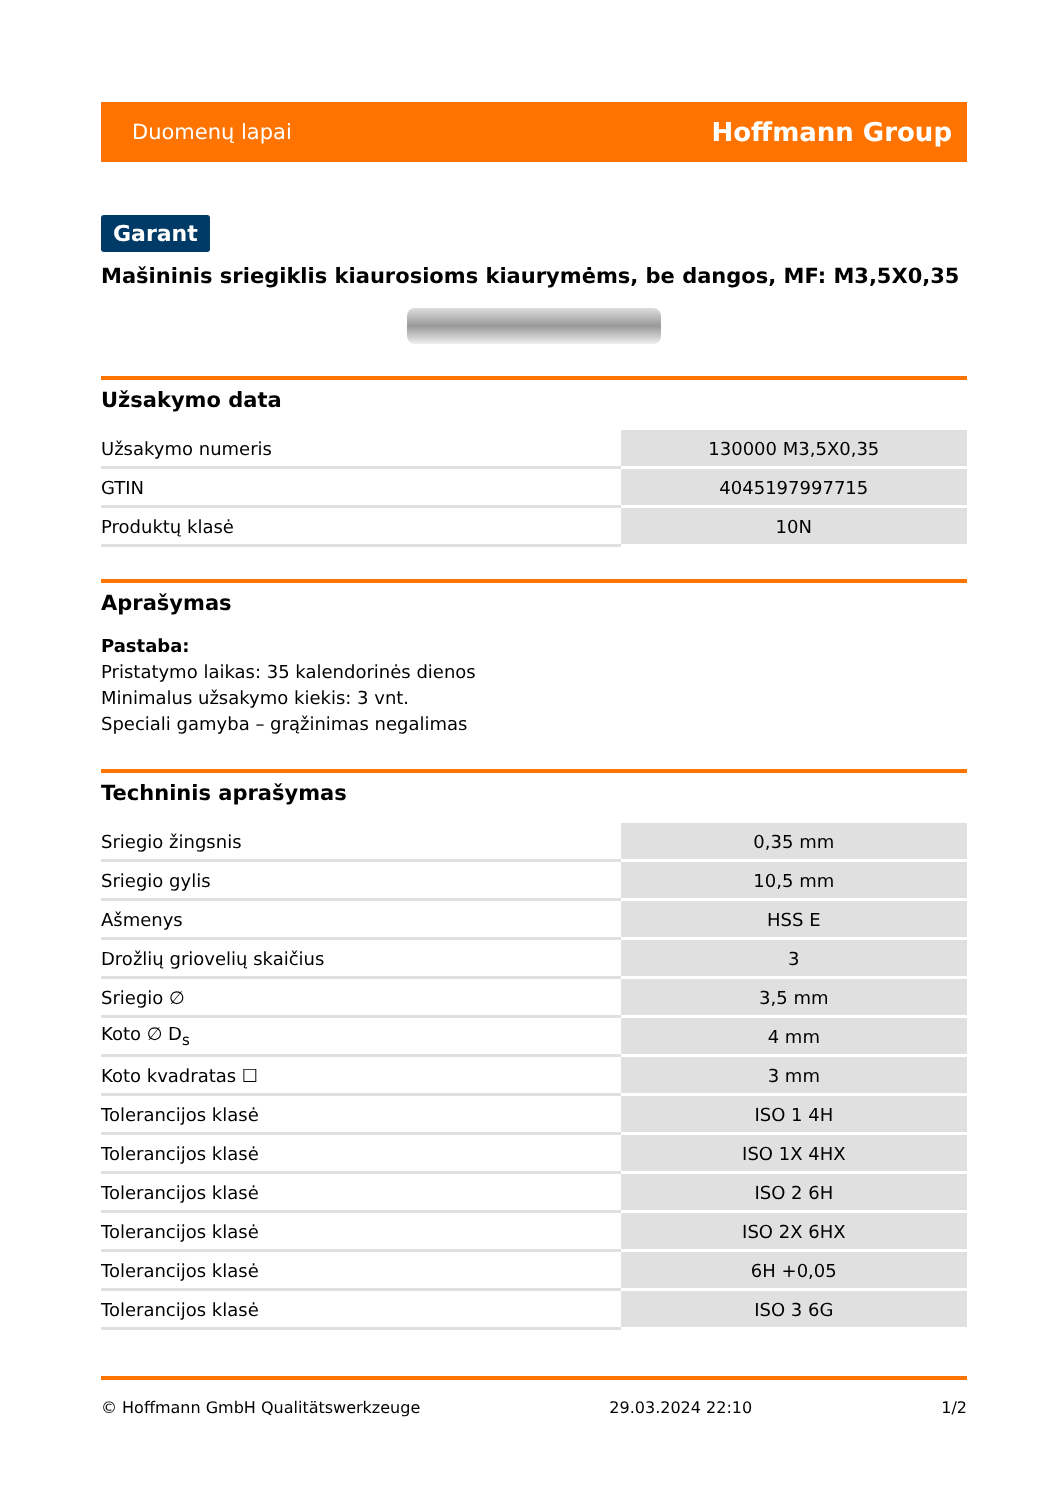Duomenų lapai Hoffmann Group
Garant
Mašininis sriegiklis kiaurosioms kiaurymėms, be dangos, MF: M3,5X0,35
Užsakymo data
| Užsakymo numeris | 130000 M3,5X0,35 |
| GTIN | 4045197997715 |
| Produktų klasė | 10N |
Aprašymas
Pastaba:
Pristatymo laikas: 35 kalendorinės dienos
Minimalus užsakymo kiekis: 3 vnt.
Speciali gamyba – grąžinimas negalimas
Techninis aprašymas
| Sriegio žingsnis | 0,35 mm |
| Sriegio gylis | 10,5 mm |
| Ašmenys | HSS E |
| Drožlių griovelių skaičius | 3 |
| Sriegio ∅ | 3,5 mm |
| Koto ∅ D<sub>s</sub> | 4 mm |
| Koto kvadratas ☐ | 3 mm |
| Tolerancijos klasė | ISO 1 4H |
| Tolerancijos klasė | ISO 1X 4HX |
| Tolerancijos klasė | ISO 2 6H |
| Tolerancijos klasė | ISO 2X 6HX |
| Tolerancijos klasė | 6H +0,05 |
| Tolerancijos klasė | ISO 3 6G |
© Hoffmann GmbH Qualitätswerkzeuge 29.03.2024 22:10 1/2